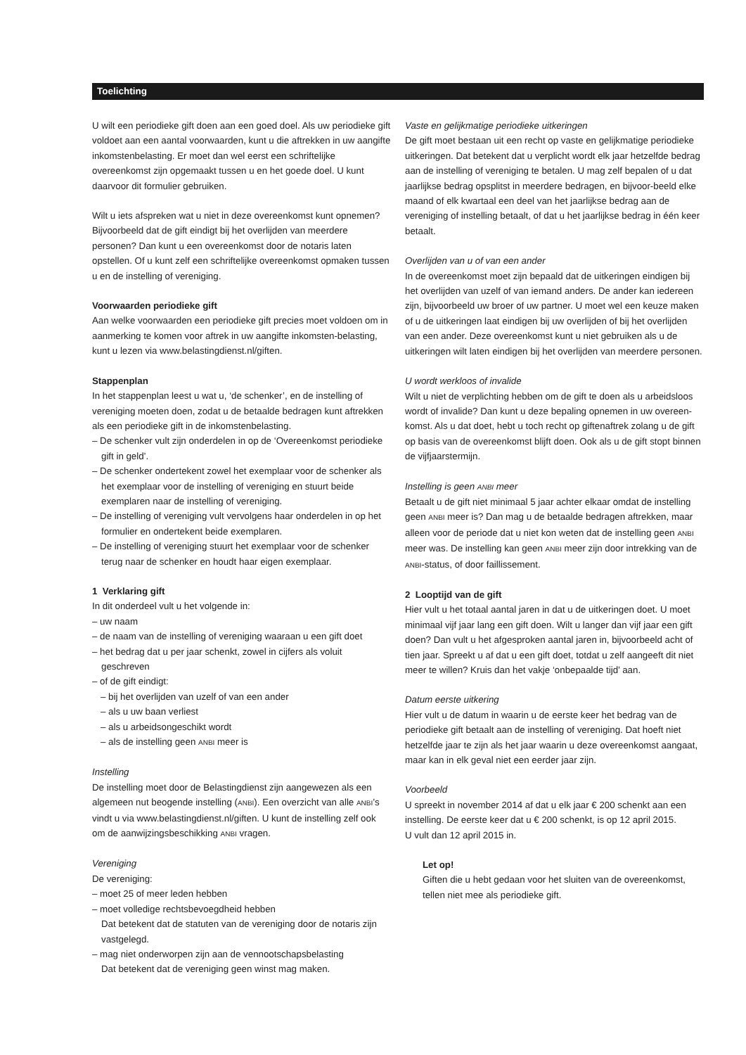Toelichting
U wilt een periodieke gift doen aan een goed doel. Als uw periodieke gift voldoet aan een aantal voorwaarden, kunt u die aftrekken in uw aangifte inkomstenbelasting. Er moet dan wel eerst een schriftelijke overeenkomst zijn opgemaakt tussen u en het goede doel. U kunt daarvoor dit formulier gebruiken.
Wilt u iets afspreken wat u niet in deze overeenkomst kunt opnemen? Bijvoorbeeld dat de gift eindigt bij het overlijden van meerdere personen? Dan kunt u een overeenkomst door de notaris laten opstellen. Of u kunt zelf een schriftelijke overeenkomst opmaken tussen u en de instelling of vereniging.
Voorwaarden periodieke gift
Aan welke voorwaarden een periodieke gift precies moet voldoen om in aanmerking te komen voor aftrek in uw aangifte inkomsten-belasting, kunt u lezen via www.belastingdienst.nl/giften.
Stappenplan
In het stappenplan leest u wat u, ‘de schenker’, en de instelling of vereniging moeten doen, zodat u de betaalde bedragen kunt aftrekken als een periodieke gift in de inkomstenbelasting.
– De schenker vult zijn onderdelen in op de ‘Overeenkomst periodieke gift in geld’.
– De schenker ondertekent zowel het exemplaar voor de schenker als het exemplaar voor de instelling of vereniging en stuurt beide exemplaren naar de instelling of vereniging.
– De instelling of vereniging vult vervolgens haar onderdelen in op het formulier en ondertekent beide exemplaren.
– De instelling of vereniging stuurt het exemplaar voor de schenker terug naar de schenker en houdt haar eigen exemplaar.
1 Verklaring gift
In dit onderdeel vult u het volgende in:
– uw naam
– de naam van de instelling of vereniging waaraan u een gift doet
– het bedrag dat u per jaar schenkt, zowel in cijfers als voluit geschreven
– of de gift eindigt:
– bij het overlijden van uzelf of van een ander
– als u uw baan verliest
– als u arbeidsongeschikt wordt
– als de instelling geen ANBI meer is
Instelling
De instelling moet door de Belastingdienst zijn aangewezen als een algemeen nut beogende instelling (ANBI). Een overzicht van alle ANBI’s vindt u via www.belastingdienst.nl/giften. U kunt de instelling zelf ook om de aanwijzingsbeschikking ANBI vragen.
Vereniging
De vereniging:
– moet 25 of meer leden hebben
– moet volledige rechtsbevoegdheid hebben
Dat betekent dat de statuten van de vereniging door de notaris zijn vastgelegd.
– mag niet onderworpen zijn aan de vennootschapsbelasting
Dat betekent dat de vereniging geen winst mag maken.
Vaste en gelijkmatige periodieke uitkeringen
De gift moet bestaan uit een recht op vaste en gelijkmatige periodieke uitkeringen. Dat betekent dat u verplicht wordt elk jaar hetzelfde bedrag aan de instelling of vereniging te betalen. U mag zelf bepalen of u dat jaarlijkse bedrag opsplitst in meerdere bedragen, en bijvoor-beeld elke maand of elk kwartaal een deel van het jaarlijkse bedrag aan de vereniging of instelling betaalt, of dat u het jaarlijkse bedrag in één keer betaalt.
Overlijden van u of van een ander
In de overeenkomst moet zijn bepaald dat de uitkeringen eindigen bij het overlijden van uzelf of van iemand anders. De ander kan iedereen zijn, bijvoorbeeld uw broer of uw partner. U moet wel een keuze maken of u de uitkeringen laat eindigen bij uw overlijden of bij het overlijden van een ander. Deze overeenkomst kunt u niet gebruiken als u de uitkeringen wilt laten eindigen bij het overlijden van meerdere personen.
U wordt werkloos of invalide
Wilt u niet de verplichting hebben om de gift te doen als u arbeidsloos wordt of invalide? Dan kunt u deze bepaling opnemen in uw overeen-komst. Als u dat doet, hebt u toch recht op giftenaftrek zolang u de gift op basis van de overeenkomst blijft doen. Ook als u de gift stopt binnen de vijfjaarstermijn.
Instelling is geen ANBI meer
Betaalt u de gift niet minimaal 5 jaar achter elkaar omdat de instelling geen ANBI meer is? Dan mag u de betaalde bedragen aftrekken, maar alleen voor de periode dat u niet kon weten dat de instelling geen ANBI meer was. De instelling kan geen ANBI meer zijn door intrekking van de ANBI-status, of door faillissement.
2 Looptijd van de gift
Hier vult u het totaal aantal jaren in dat u de uitkeringen doet. U moet minimaal vijf jaar lang een gift doen. Wilt u langer dan vijf jaar een gift doen? Dan vult u het afgesproken aantal jaren in, bijvoorbeeld acht of tien jaar. Spreekt u af dat u een gift doet, totdat u zelf aangeeft dit niet meer te willen? Kruis dan het vakje ‘onbepaalde tijd’ aan.
Datum eerste uitkering
Hier vult u de datum in waarin u de eerste keer het bedrag van de periodieke gift betaalt aan de instelling of vereniging. Dat hoeft niet hetzelfde jaar te zijn als het jaar waarin u deze overeenkomst aangaat, maar kan in elk geval niet een eerder jaar zijn.
Voorbeeld
U spreekt in november 2014 af dat u elk jaar € 200 schenkt aan een instelling. De eerste keer dat u € 200 schenkt, is op 12 april 2015.
U vult dan 12 april 2015 in.
Let op!
Giften die u hebt gedaan voor het sluiten van de overeenkomst, tellen niet mee als periodieke gift.